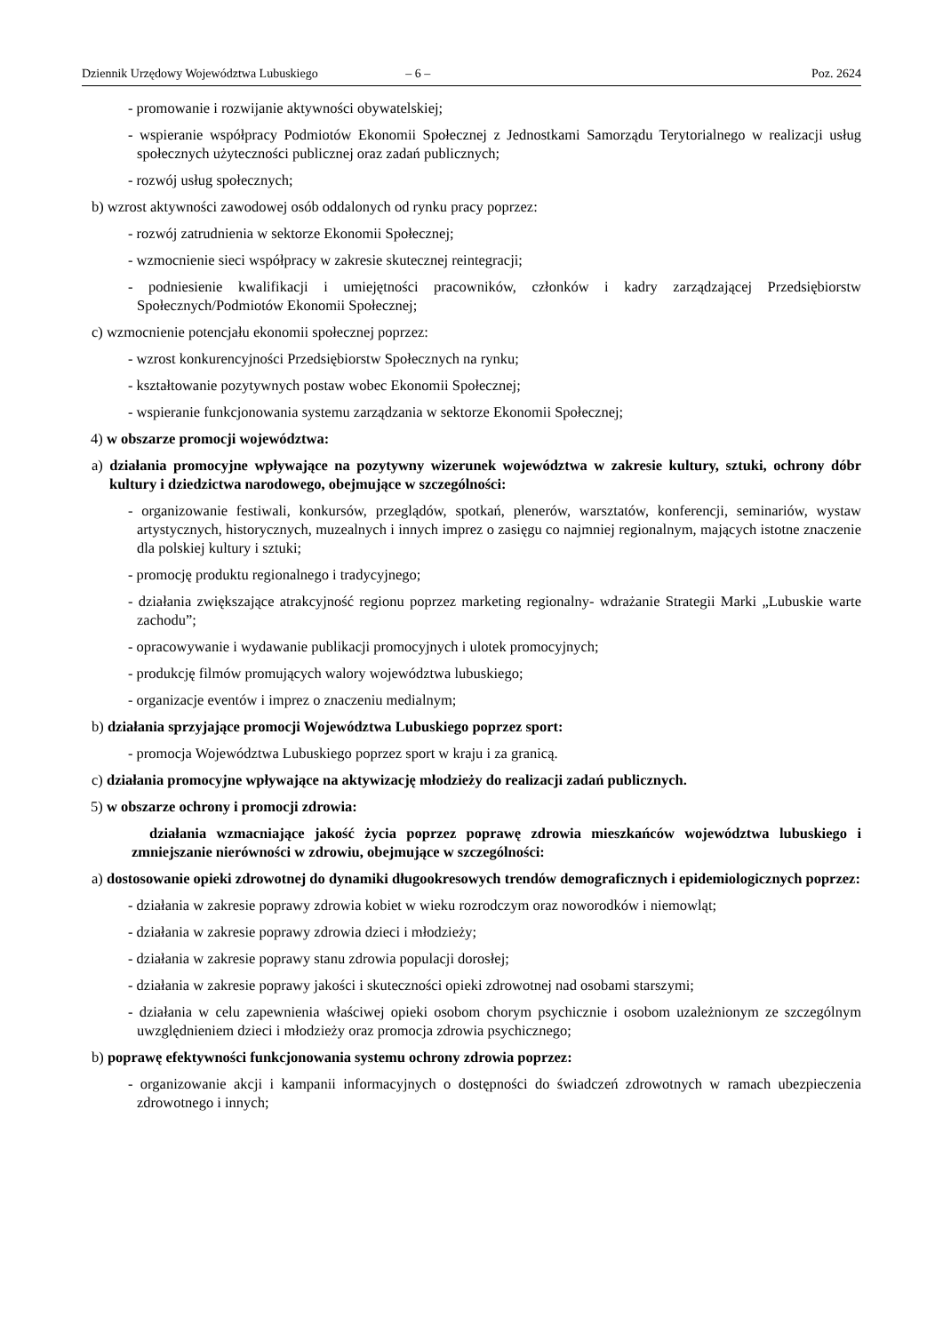Dziennik Urzędowy Województwa Lubuskiego – 6 – Poz. 2624
- promowanie i rozwijanie aktywności obywatelskiej;
- wspieranie współpracy Podmiotów Ekonomii Społecznej z Jednostkami Samorządu Terytorialnego w realizacji usług społecznych użyteczności publicznej oraz zadań publicznych;
- rozwój usług społecznych;
b) wzrost aktywności zawodowej osób oddalonych od rynku pracy poprzez:
- rozwój zatrudnienia w sektorze Ekonomii Społecznej;
- wzmocnienie sieci współpracy w zakresie skutecznej reintegracji;
- podniesienie kwalifikacji i umiejętności pracowników, członków i kadry zarządzającej Przedsiębiorstw Społecznych/Podmiotów Ekonomii Społecznej;
c) wzmocnienie potencjału ekonomii społecznej poprzez:
- wzrost konkurencyjności Przedsiębiorstw Społecznych na rynku;
- kształtowanie pozytywnych postaw wobec Ekonomii Społecznej;
- wspieranie funkcjonowania systemu zarządzania w sektorze Ekonomii Społecznej;
4) w obszarze promocji województwa:
a) działania promocyjne wpływające na pozytywny wizerunek województwa w zakresie kultury, sztuki, ochrony dóbr kultury i dziedzictwa narodowego, obejmujące w szczególności:
- organizowanie festiwali, konkursów, przeglądów, spotkań, plenerów, warsztatów, konferencji, seminariów, wystaw artystycznych, historycznych, muzealnych i innych imprez o zasięgu co najmniej regionalnym, mających istotne znaczenie dla polskiej kultury i sztuki;
- promocję produktu regionalnego i tradycyjnego;
- działania zwiększające atrakcyjność regionu poprzez marketing regionalny- wdrażanie Strategii Marki „Lubuskie warte zachodu”;
- opracowywanie i wydawanie publikacji promocyjnych i ulotek promocyjnych;
- produkcję filmów promujących walory województwa lubuskiego;
- organizacje eventów i imprez o znaczeniu medialnym;
b) działania sprzyjające promocji Województwa Lubuskiego poprzez sport:
- promocja Województwa Lubuskiego poprzez sport w kraju i za granicą.
c) działania promocyjne wpływające na aktywizację młodzieży do realizacji zadań publicznych.
5) w obszarze ochrony i promocji zdrowia:
działania wzmacniające jakość życia poprzez poprawę zdrowia mieszkańców województwa lubuskiego i zmniejszanie nierówności w zdrowiu, obejmujące w szczególności:
a) dostosowanie opieki zdrowotnej do dynamiki długookresowych trendów demograficznych i epidemiologicznych poprzez:
- działania w zakresie poprawy zdrowia kobiet w wieku rozrodczym oraz noworodków i niemowląt;
- działania w zakresie poprawy zdrowia dzieci i młodzieży;
- działania w zakresie poprawy stanu zdrowia populacji dorosłej;
- działania w zakresie poprawy jakości i skuteczności opieki zdrowotnej nad osobami starszymi;
- działania w celu zapewnienia właściwej opieki osobom chorym psychicznie i osobom uzależnionym ze szczególnym uwzględnieniem dzieci i młodzieży oraz promocja zdrowia psychicznego;
b) poprawę efektywności funkcjonowania systemu ochrony zdrowia poprzez:
- organizowanie akcji i kampanii informacyjnych o dostępności do świadczeń zdrowotnych w ramach ubezpieczenia zdrowotnego i innych;